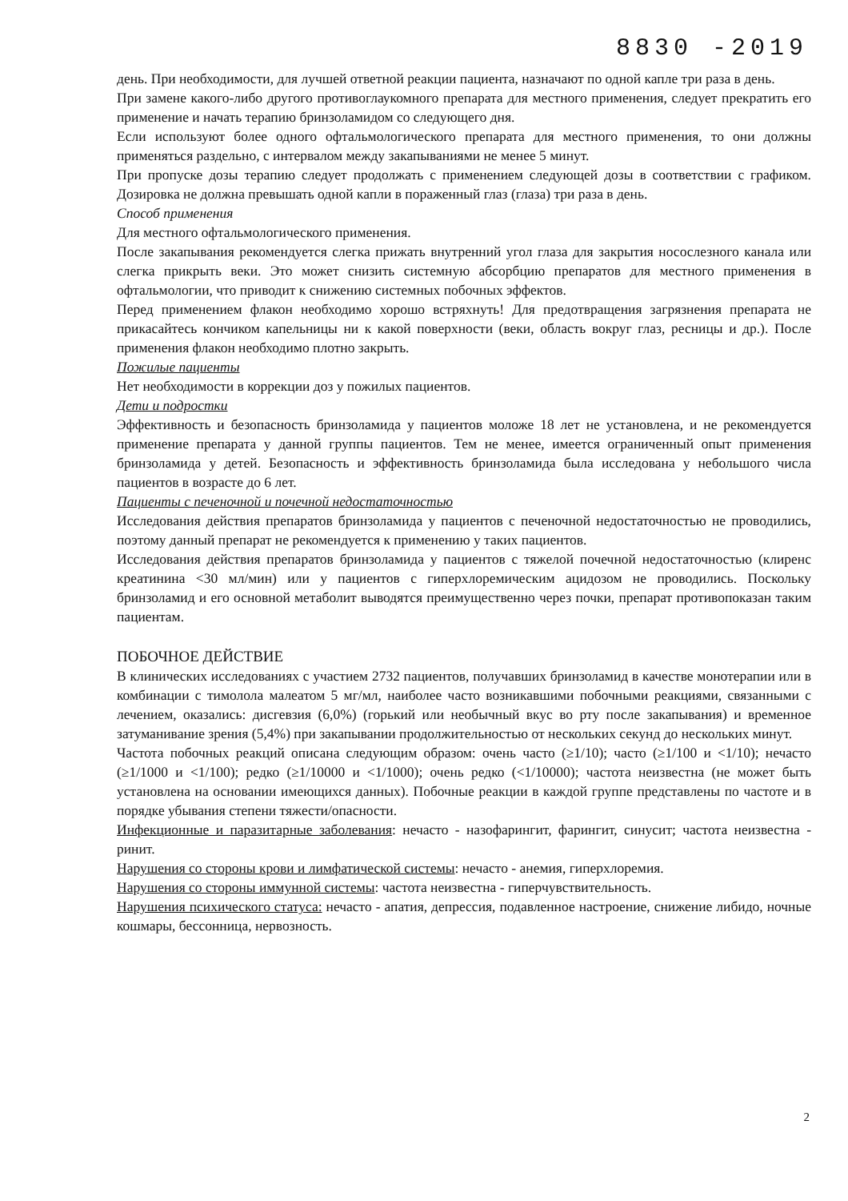8830 -2019
день. При необходимости, для лучшей ответной реакции пациента, назначают по одной капле три раза в день.
При замене какого-либо другого противоглаукомного препарата для местного применения, следует прекратить его применение и начать терапию бринзоламидом со следующего дня.
Если используют более одного офтальмологического препарата для местного применения, то они должны применяться раздельно, с интервалом между закапываниями не менее 5 минут.
При пропуске дозы терапию следует продолжать с применением следующей дозы в соответствии с графиком. Дозировка не должна превышать одной капли в пораженный глаз (глаза) три раза в день.
Способ применения
Для местного офтальмологического применения.
После закапывания рекомендуется слегка прижать внутренний угол глаза для закрытия носослезного канала или слегка прикрыть веки. Это может снизить системную абсорбцию препаратов для местного применения в офтальмологии, что приводит к снижению системных побочных эффектов.
Перед применением флакон необходимо хорошо встряхнуть! Для предотвращения загрязнения препарата не прикасайтесь кончиком капельницы ни к какой поверхности (веки, область вокруг глаз, ресницы и др.). После применения флакон необходимо плотно закрыть.
Пожилые пациенты
Нет необходимости в коррекции доз у пожилых пациентов.
Дети и подростки
Эффективность и безопасность бринзоламида у пациентов моложе 18 лет не установлена, и не рекомендуется применение препарата у данной группы пациентов. Тем не менее, имеется ограниченный опыт применения бринзоламида у детей. Безопасность и эффективность бринзоламида была исследована у небольшого числа пациентов в возрасте до 6 лет.
Пациенты с печеночной и почечной недостаточностью
Исследования действия препаратов бринзоламида у пациентов с печеночной недостаточностью не проводились, поэтому данный препарат не рекомендуется к применению у таких пациентов.
Исследования действия препаратов бринзоламида у пациентов с тяжелой почечной недостаточностью (клиренс креатинина <30 мл/мин) или у пациентов с гиперхлоремическим ацидозом не проводились. Поскольку бринзоламид и его основной метаболит выводятся преимущественно через почки, препарат противопоказан таким пациентам.
ПОБОЧНОЕ ДЕЙСТВИЕ
В клинических исследованиях с участием 2732 пациентов, получавших бринзоламид в качестве монотерапии или в комбинации с тимолола малеатом 5 мг/мл, наиболее часто возникавшими побочными реакциями, связанными с лечением, оказались: дисгевзия (6,0%) (горький или необычный вкус во рту после закапывания) и временное затуманивание зрения (5,4%) при закапывании продолжительностью от нескольких секунд до нескольких минут.
Частота побочных реакций описана следующим образом: очень часто (≥1/10); часто (≥1/100 и <1/10); нечасто (≥1/1000 и <1/100); редко (≥1/10000 и <1/1000); очень редко (<1/10000); частота неизвестна (не может быть установлена на основании имеющихся данных). Побочные реакции в каждой группе представлены по частоте и в порядке убывания степени тяжести/опасности.
Инфекционные и паразитарные заболевания: нечасто - назофарингит, фарингит, синусит; частота неизвестна - ринит.
Нарушения со стороны крови и лимфатической системы: нечасто - анемия, гиперхлоремия.
Нарушения со стороны иммунной системы: частота неизвестна - гиперчувствительность.
Нарушения психического статуса: нечасто - апатия, депрессия, подавленное настроение, снижение либидо, ночные кошмары, бессонница, нервозность.
2